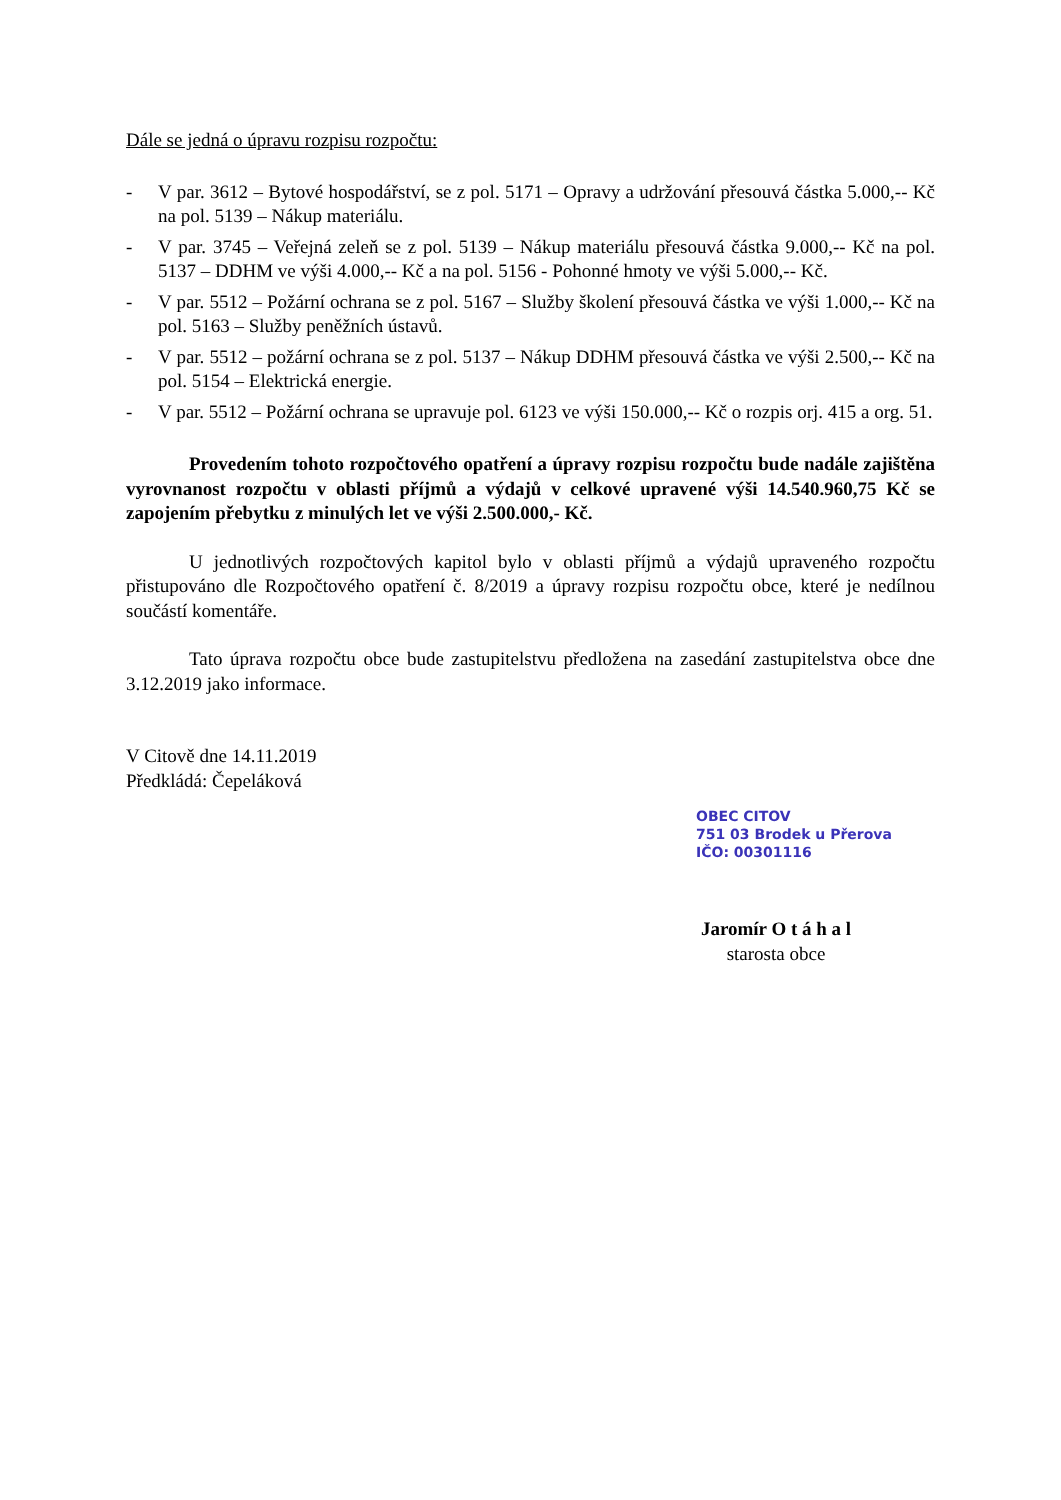Dále se jedná o úpravu rozpisu rozpočtu:
- V par. 3612 – Bytové hospodářství, se z pol. 5171 – Opravy a udržování přesouvá částka 5.000,-- Kč na pol. 5139 – Nákup materiálu.
- V par. 3745 – Veřejná zeleň se z pol. 5139 – Nákup materiálu přesouvá částka 9.000,-- Kč na pol. 5137 – DDHM ve výši 4.000,-- Kč a na pol. 5156 - Pohonné hmoty ve výši 5.000,-- Kč.
- V par. 5512 – Požární ochrana se z pol. 5167 – Služby školení přesouvá částka ve výši 1.000,-- Kč na pol. 5163 – Služby peněžních ústavů.
- V par. 5512 – požární ochrana se z pol. 5137 – Nákup DDHM přesouvá částka ve výši 2.500,-- Kč na pol. 5154 – Elektrická energie.
- V par. 5512 – Požární ochrana se upravuje pol. 6123 ve výši 150.000,-- Kč o rozpis orj. 415 a org. 51.
Provedením tohoto rozpočtového opatření a úpravy rozpisu rozpočtu bude nadále zajištěna vyrovnanost rozpočtu v oblasti příjmů a výdajů v celkové upravené výši 14.540.960,75 Kč se zapojením přebytku z minulých let ve výši 2.500.000,- Kč.
U jednotlivých rozpočtových kapitol bylo v oblasti příjmů a výdajů upraveného rozpočtu přistupováno dle Rozpočtového opatření č. 8/2019 a úpravy rozpisu rozpočtu obce, které je nedílnou součástí komentáře.
Tato úprava rozpočtu obce bude zastupitelstvu předložena na zasedání zastupitelstva obce dne 3.12.2019 jako informace.
V Citově dne 14.11.2019
Předkládá: Čepeláková
OBEC CITOV
751 03 Brodek u Přerova
IČO: 00301116
Jaromír O t á h a l
starosta obce